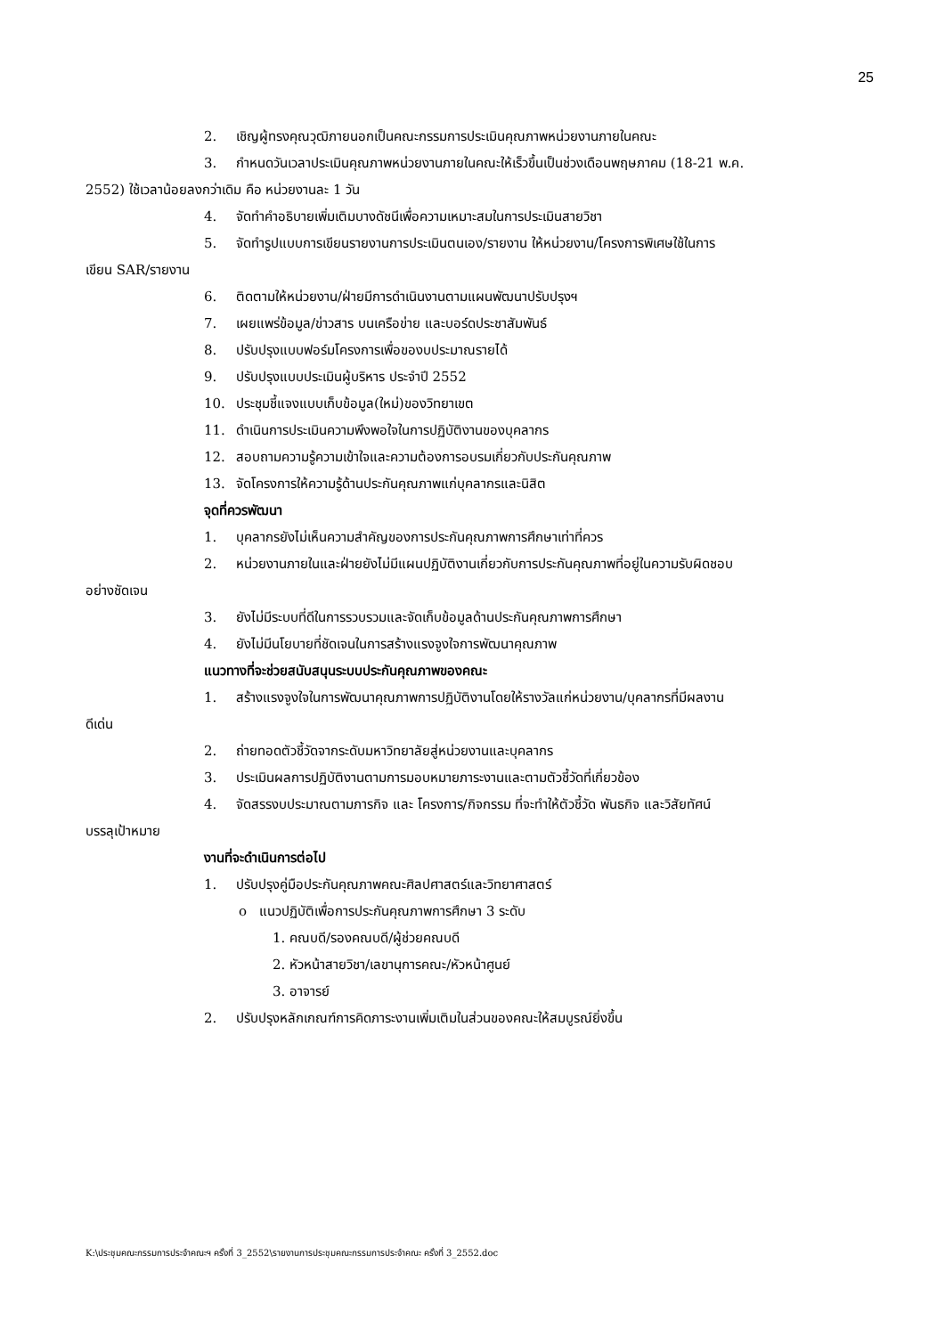25
2. เชิญผู้ทรงคุณวุฒิภายนอกเป็นคณะกรรมการประเมินคุณภาพหน่วยงานภายในคณะ
3. กำหนดวันเวลาประเมินคุณภาพหน่วยงานภายในคณะให้เร็วขึ้นเป็นช่วงเดือนพฤษภาคม (18-21 พ.ค.
2552) ใช้เวลาน้อยลงกว่าเดิม คือ หน่วยงานละ 1 วัน
4. จัดทำคำอธิบายเพิ่มเติมบางดัชนีเพื่อความเหมาะสมในการประเมินสายวิชา
5. จัดทำรูปแบบการเขียนรายงานการประเมินตนเอง/รายงาน ให้หน่วยงาน/โครงการพิเศษใช้ในการ
เขียน SAR/รายงาน
6. ติดตามให้หน่วยงาน/ฝ่ายมีการดำเนินงานตามแผนพัฒนาปรับปรุงฯ
7. เผยแพร่ข้อมูล/ข่าวสาร บนเครือข่าย และบอร์ดประชาสัมพันธ์
8. ปรับปรุงแบบฟอร์มโครงการเพื่อของบประมาณรายได้
9. ปรับปรุงแบบประเมินผู้บริหาร ประจำปี 2552
10. ประชุมชี้แจงแบบเก็บข้อมูล(ใหม่)ของวิทยาเขต
11. ดำเนินการประเมินความพึงพอใจในการปฏิบัติงานของบุคลากร
12. สอบถามความรู้ความเข้าใจและความต้องการอบรมเกี่ยวกับประกันคุณภาพ
13. จัดโครงการให้ความรู้ด้านประกันคุณภาพแก่บุคลากรและนิสิต
จุดที่ควรพัฒนา
1. บุคลากรยังไม่เห็นความสำคัญของการประกันคุณภาพการศึกษาเท่าที่ควร
2. หน่วยงานภายในและฝ่ายยังไม่มีแผนปฏิบัติงานเกี่ยวกับการประกันคุณภาพที่อยู่ในความรับผิดชอบ
อย่างชัดเจน
3. ยังไม่มีระบบที่ดีในการรวบรวมและจัดเก็บข้อมูลด้านประกันคุณภาพการศึกษา
4. ยังไม่มีนโยบายที่ชัดเจนในการสร้างแรงจูงใจการพัฒนาคุณภาพ
แนวทางที่จะช่วยสนับสนุนระบบประกันคุณภาพของคณะ
1. สร้างแรงจูงใจในการพัฒนาคุณภาพการปฏิบัติงานโดยให้รางวัลแก่หน่วยงาน/บุคลากรที่มีผลงาน
ดีเด่น
2. ถ่ายทอดตัวชี้วัดจากระดับมหาวิทยาลัยสู่หน่วยงานและบุคลากร
3. ประเมินผลการปฏิบัติงานตามการมอบหมายภาระงานและตามตัวชี้วัดที่เกี่ยวข้อง
4. จัดสรรงบประมาณตามภารกิจ และ โครงการ/กิจกรรม ที่จะทำให้ตัวชี้วัด พันธกิจ และวิสัยทัศน์
บรรลุเป้าหมาย
งานที่จะดำเนินการต่อไป
1. ปรับปรุงคู่มือประกันคุณภาพคณะศิลปศาสตร์และวิทยาศาสตร์
o แนวปฏิบัติเพื่อการประกันคุณภาพการศึกษา 3 ระดับ
1. คณบดี/รองคณบดี/ผู้ช่วยคณบดี
2. หัวหน้าสายวิชา/เลขานุการคณะ/หัวหน้าศูนย์
3. อาจารย์
2. ปรับปรุงหลักเกณฑ์การคิดภาระงานเพิ่มเติมในส่วนของคณะให้สมบูรณ์ยิ่งขึ้น
K:\ประชุมคณะกรรมการประจำคณะฯ ครั้งที่ 3_2552\รายงานการประชุมคณะกรรมการประจำคณะ ครั้งที่ 3_2552.doc